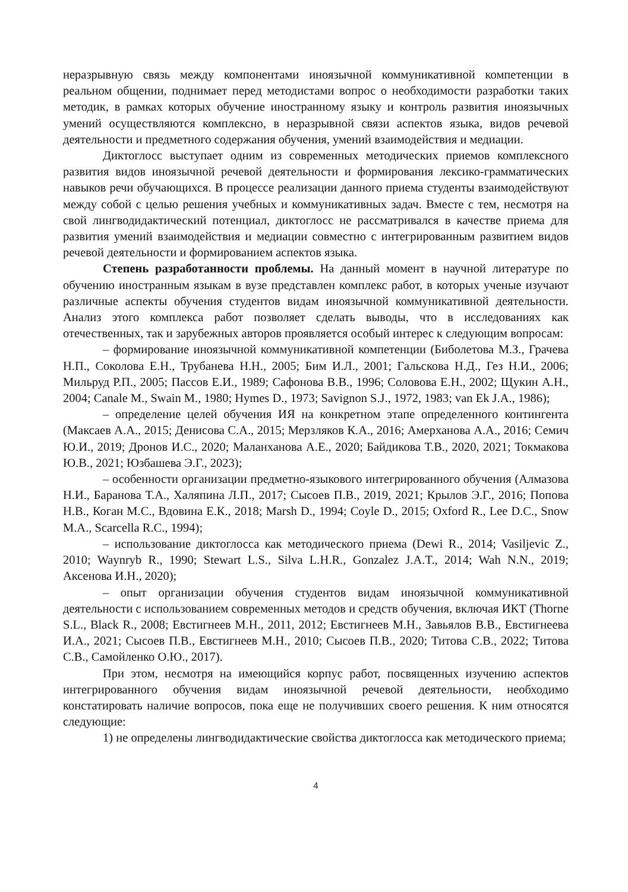неразрывную связь между компонентами иноязычной коммуникативной компетенции в реальном общении, поднимает перед методистами вопрос о необходимости разработки таких методик, в рамках которых обучение иностранному языку и контроль развития иноязычных умений осуществляются комплексно, в неразрывной связи аспектов языка, видов речевой деятельности и предметного содержания обучения, умений взаимодействия и медиации.
Диктоглосс выступает одним из современных методических приемов комплексного развития видов иноязычной речевой деятельности и формирования лексико-грамматических навыков речи обучающихся. В процессе реализации данного приема студенты взаимодействуют между собой с целью решения учебных и коммуникативных задач. Вместе с тем, несмотря на свой лингводидактический потенциал, диктоглосс не рассматривался в качестве приема для развития умений взаимодействия и медиации совместно с интегрированным развитием видов речевой деятельности и формированием аспектов языка.
Степень разработанности проблемы. На данный момент в научной литературе по обучению иностранным языкам в вузе представлен комплекс работ, в которых ученые изучают различные аспекты обучения студентов видам иноязычной коммуникативной деятельности. Анализ этого комплекса работ позволяет сделать выводы, что в исследованиях как отечественных, так и зарубежных авторов проявляется особый интерес к следующим вопросам:
– формирование иноязычной коммуникативной компетенции (Биболетова М.З., Грачева Н.П., Соколова Е.Н., Трубанева Н.Н., 2005; Бим И.Л., 2001; Гальскова Н.Д., Гез Н.И., 2006; Мильруд Р.П., 2005; Пассов Е.И., 1989; Сафонова В.В., 1996; Соловова Е.Н., 2002; Щукин А.Н., 2004; Canale M., Swain M., 1980; Hymes D., 1973; Savignon S.J., 1972, 1983; van Ek J.A., 1986);
– определение целей обучения ИЯ на конкретном этапе определенного контингента (Максаев А.А., 2015; Денисова С.А., 2015; Мерзляков К.А., 2016; Амерханова А.А., 2016; Семич Ю.И., 2019; Дронов И.С., 2020; Маланханова А.Е., 2020; Байдикова Т.В., 2020, 2021; Токмакова Ю.В., 2021; Юзбашева Э.Г., 2023);
– особенности организации предметно-языкового интегрированного обучения (Алмазова Н.И., Баранова Т.А., Халяпина Л.П., 2017; Сысоев П.В., 2019, 2021; Крылов Э.Г., 2016; Попова Н.В., Коган М.С., Вдовина Е.К., 2018; Marsh D., 1994; Coyle D., 2015; Oxford R., Lee D.C., Snow M.A., Scarcella R.C., 1994);
– использование диктоглосса как методического приема (Dewi R., 2014; Vasiljevic Z., 2010; Waynryb R., 1990; Stewart L.S., Silva L.H.R., Gonzalez J.A.T., 2014; Wah N.N., 2019; Аксенова И.Н., 2020);
– опыт организации обучения студентов видам иноязычной коммуникативной деятельности с использованием современных методов и средств обучения, включая ИКТ (Thorne S.L., Black R., 2008; Евстигнеев М.Н., 2011, 2012; Евстигнеев М.Н., Завьялов В.В., Евстигнеева И.А., 2021; Сысоев П.В., Евстигнеев М.Н., 2010; Сысоев П.В., 2020; Титова С.В., 2022; Титова С.В., Самойленко О.Ю., 2017).
При этом, несмотря на имеющийся корпус работ, посвященных изучению аспектов интегрированного обучения видам иноязычной речевой деятельности, необходимо констатировать наличие вопросов, пока еще не получивших своего решения. К ним относятся следующие:
1) не определены лингводидактические свойства диктоглосса как методического приема;
4